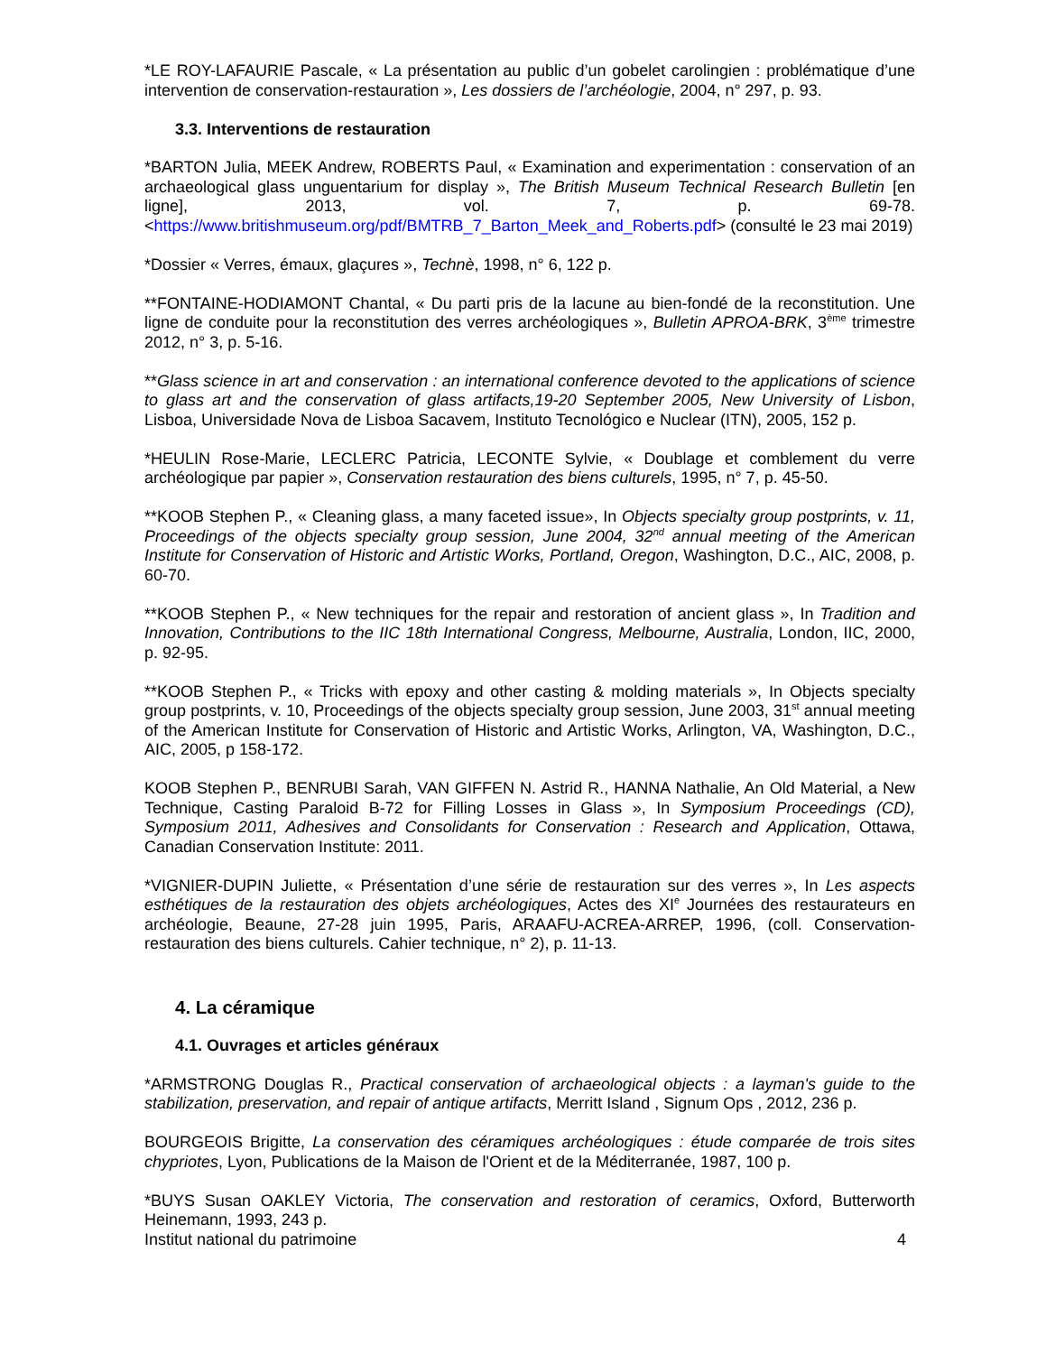*LE ROY-LAFAURIE Pascale, « La présentation au public d’un gobelet carolingien : problématique d’une intervention de conservation-restauration », Les dossiers de l’archéologie, 2004, n° 297, p. 93.
3.3. Interventions de restauration
*BARTON Julia, MEEK Andrew, ROBERTS Paul, « Examination and experimentation : conservation of an archaeological glass unguentarium for display », The British Museum Technical Research Bulletin [en ligne], 2013, vol. 7, p. 69-78. <https://www.britishmuseum.org/pdf/BMTRB_7_Barton_Meek_and_Roberts.pdf> (consulté le 23 mai 2019)
*Dossier « Verres, émaux, glaçures », Technè, 1998, n° 6, 122 p.
**FONTAINE-HODIAMONT Chantal, « Du parti pris de la lacune au bien-fondé de la reconstitution. Une ligne de conduite pour la reconstitution des verres archéologiques », Bulletin APROA-BRK, 3<sup>ème</sup> trimestre 2012, n° 3, p. 5-16.
**Glass science in art and conservation : an international conference devoted to the applications of science to glass art and the conservation of glass artifacts,19-20 September 2005, New University of Lisbon, Lisboa, Universidade Nova de Lisboa Sacavem, Instituto Tecnológico e Nuclear (ITN), 2005, 152 p.
*HEULIN Rose-Marie, LECLERC Patricia, LECONTE Sylvie, « Doublage et comblement du verre archéologique par papier », Conservation restauration des biens culturels, 1995, n° 7, p. 45-50.
**KOOB Stephen P., « Cleaning glass, a many faceted issue», In Objects specialty group postprints, v. 11, Proceedings of the objects specialty group session, June 2004, 32<sup>nd</sup> annual meeting of the American Institute for Conservation of Historic and Artistic Works, Portland, Oregon, Washington, D.C., AIC, 2008, p. 60-70.
**KOOB Stephen P., « New techniques for the repair and restoration of ancient glass », In Tradition and Innovation, Contributions to the IIC 18th International Congress, Melbourne, Australia, London, IIC, 2000, p. 92-95.
**KOOB Stephen P., « Tricks with epoxy and other casting & molding materials », In Objects specialty group postprints, v. 10, Proceedings of the objects specialty group session, June 2003, 31<sup>st</sup> annual meeting of the American Institute for Conservation of Historic and Artistic Works, Arlington, VA, Washington, D.C., AIC, 2005, p 158-172.
KOOB Stephen P., BENRUBI Sarah, VAN GIFFEN N. Astrid R., HANNA Nathalie, An Old Material, a New Technique, Casting Paraloid B-72 for Filling Losses in Glass », In Symposium Proceedings (CD), Symposium 2011, Adhesives and Consolidants for Conservation : Research and Application, Ottawa, Canadian Conservation Institute: 2011.
*VIGNIER-DUPIN Juliette, « Présentation d’une série de restauration sur des verres », In Les aspects esthétiques de la restauration des objets archéologiques, Actes des XI<sup>e</sup> Journées des restaurateurs en archéologie, Beaune, 27-28 juin 1995, Paris, ARAAFU-ACREA-ARREP, 1996, (coll. Conservation-restauration des biens culturels. Cahier technique, n° 2), p. 11-13.
4. La céramique
4.1. Ouvrages et articles généraux
*ARMSTRONG Douglas R., Practical conservation of archaeological objects : a layman's guide to the stabilization, preservation, and repair of antique artifacts, Merritt Island , Signum Ops , 2012, 236 p.
BOURGEOIS Brigitte, La conservation des céramiques archéologiques : étude comparée de trois sites chypriotes, Lyon, Publications de la Maison de l'Orient et de la Méditerranée, 1987, 100 p.
*BUYS Susan OAKLEY Victoria, The conservation and restoration of ceramics, Oxford, Butterworth Heinemann, 1993, 243 p.
Institut national du patrimoine 4